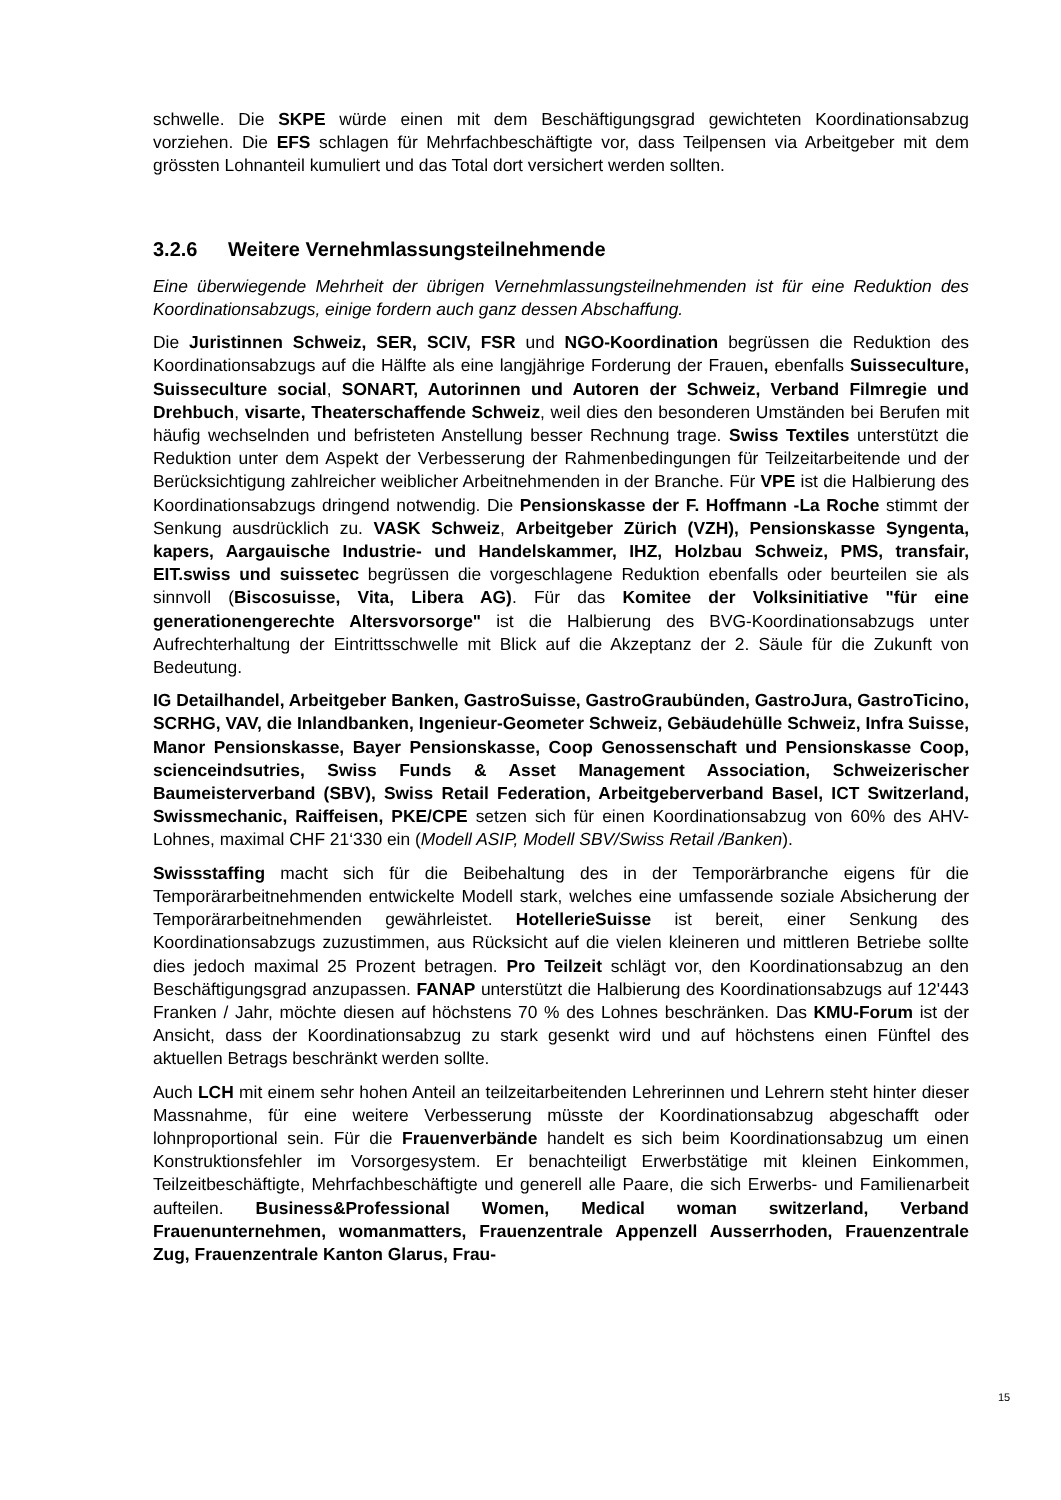schwelle. Die SKPE würde einen mit dem Beschäftigungsgrad gewichteten Koordinationsabzug vorziehen. Die EFS schlagen für Mehrfachbeschäftigte vor, dass Teilpensen via Arbeitgeber mit dem grössten Lohnanteil kumuliert und das Total dort versichert werden sollten.
3.2.6 Weitere Vernehmlassungsteilnehmende
Eine überwiegende Mehrheit der übrigen Vernehmlassungsteilnehmenden ist für eine Reduktion des Koordinationsabzugs, einige fordern auch ganz dessen Abschaffung.
Die Juristinnen Schweiz, SER, SCIV, FSR und NGO-Koordination begrüssen die Reduktion des Koordinationsabzugs auf die Hälfte als eine langjährige Forderung der Frauen, ebenfalls Suisseculture, Suisseculture social, SONART, Autorinnen und Autoren der Schweiz, Verband Filmregie und Drehbuch, visarte, Theaterschaffende Schweiz, weil dies den besonderen Umständen bei Berufen mit häufig wechselnden und befristeten Anstellung besser Rechnung trage. Swiss Textiles unterstützt die Reduktion unter dem Aspekt der Verbesserung der Rahmenbedingungen für Teilzeitarbeitende und der Berücksichtigung zahlreicher weiblicher Arbeitnehmenden in der Branche. Für VPE ist die Halbierung des Koordinationsabzugs dringend notwendig. Die Pensionskasse der F. Hoffmann -La Roche stimmt der Senkung ausdrücklich zu. VASK Schweiz, Arbeitgeber Zürich (VZH), Pensionskasse Syngenta, kapers, Aargauische Industrie- und Handelskammer, IHZ, Holzbau Schweiz, PMS, transfair, EIT.swiss und suissetec begrüssen die vorgeschlagene Reduktion ebenfalls oder beurteilen sie als sinnvoll (Biscosuisse, Vita, Libera AG). Für das Komitee der Volksinitiative "für eine generationengerechte Altersvorsorge" ist die Halbierung des BVG-Koordinationsabzugs unter Aufrechterhaltung der Eintrittsschwelle mit Blick auf die Akzeptanz der 2. Säule für die Zukunft von Bedeutung.
IG Detailhandel, Arbeitgeber Banken, GastroSuisse, GastroGraubünden, GastroJura, GastroTicino, SCRHG, VAV, die Inlandbanken, Ingenieur-Geometer Schweiz, Gebäudehülle Schweiz, Infra Suisse, Manor Pensionskasse, Bayer Pensionskasse, Coop Genossenschaft und Pensionskasse Coop, scienceindsutries, Swiss Funds & Asset Management Association, Schweizerischer Baumeisterverband (SBV), Swiss Retail Federation, Arbeitgeberverband Basel, ICT Switzerland, Swissmechanic, Raiffeisen, PKE/CPE setzen sich für einen Koordinationsabzug von 60% des AHV-Lohnes, maximal CHF 21‘330 ein (Modell ASIP, Modell SBV/Swiss Retail /Banken).
Swissstaffing macht sich für die Beibehaltung des in der Temporärbranche eigens für die Temporärarbeitnehmenden entwickelte Modell stark, welches eine umfassende soziale Absicherung der Temporärarbeitnehmenden gewährleistet. HotellerieSuisse ist bereit, einer Senkung des Koordinationsabzugs zuzustimmen, aus Rücksicht auf die vielen kleineren und mittleren Betriebe sollte dies jedoch maximal 25 Prozent betragen. Pro Teilzeit schlägt vor, den Koordinationsabzug an den Beschäftigungsgrad anzupassen. FANAP unterstützt die Halbierung des Koordinationsabzugs auf 12'443 Franken / Jahr, möchte diesen auf höchstens 70 % des Lohnes beschränken. Das KMU-Forum ist der Ansicht, dass der Koordinationsabzug zu stark gesenkt wird und auf höchstens einen Fünftel des aktuellen Betrags beschränkt werden sollte.
Auch LCH mit einem sehr hohen Anteil an teilzeitarbeitenden Lehrerinnen und Lehrern steht hinter dieser Massnahme, für eine weitere Verbesserung müsste der Koordinationsabzug abgeschafft oder lohnproportional sein. Für die Frauenverbände handelt es sich beim Koordinationsabzug um einen Konstruktionsfehler im Vorsorgesystem. Er benachteiligt Erwerbstätige mit kleinen Einkommen, Teilzeitbeschäftigte, Mehrfachbeschäftigte und generell alle Paare, die sich Erwerbs- und Familienarbeit aufteilen. Business&Professional Women, Medical woman switzerland, Verband Frauenunternehmen, womanmatters, Frauenzentrale Appenzell Ausserrhoden, Frauenzentrale Zug, Frauenzentrale Kanton Glarus, Frau-
15